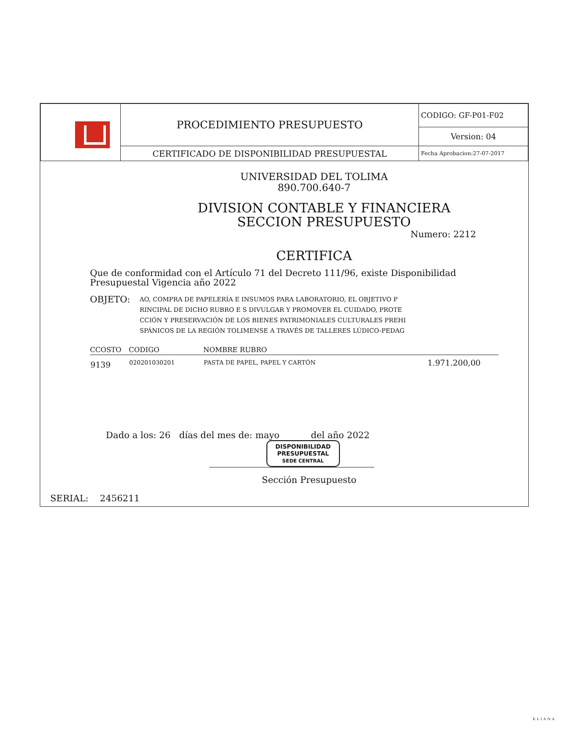| | PROCEDIMIENTO PRESUPUESTO | CODIGO: GF-P01-F02 |
| | | Version: 04 |
| | CERTIFICADO DE DISPONIBILIDAD PRESUPUESTAL | Fecha Aprobacion:27-07-2017 |
UNIVERSIDAD DEL TOLIMA
890.700.640-7
DIVISION CONTABLE Y FINANCIERA
SECCION PRESUPUESTO
Numero: 2212
CERTIFICA
Que de conformidad con el Artículo 71 del Decreto 111/96, existe Disponibilidad Presupuestal Vigencia año 2022
OBJETO:
AO, COMPRA DE PAPELERÍA E INSUMOS PARA LABORATORIO, EL OBJETIVO P
RINCIPAL DE DICHO RUBRO E S DIVULGAR Y PROMOVER EL CUIDADO, PROTE
CCIÓN Y PRESERVACIÓN DE LOS BIENES PATRIMONIALES CULTURALES PREHI
SPÁNICOS DE LA REGIÓN TOLIMENSE A TRAVÉS DE TALLERES LÚDICO-PEDAG
| CCOSTO | CODIGO | NOMBRE RUBRO | |
| --- | --- | --- | --- |
| 9139 | 020201030201 | PASTA DE PAPEL, PAPEL Y CARTÓN | 1.971.200,00 |
Dado a los: 26 días del mes de: mayo del año 2022
DISPONIBILIDAD
PRESUPUESTAL
SEDE CENTRAL
Sección Presupuesto
SERIAL: 2456211
ELIANA